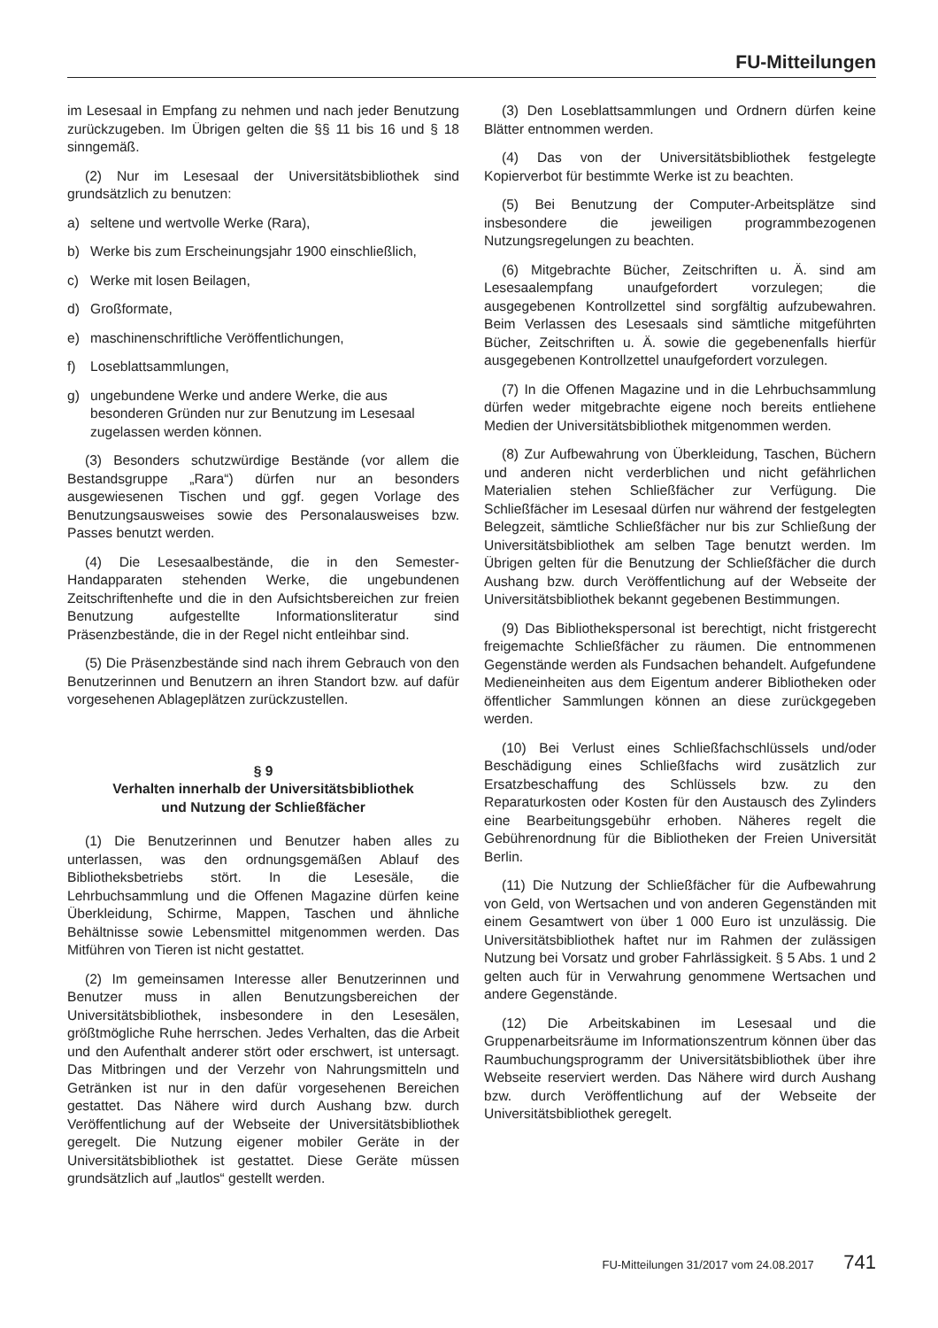FU-Mitteilungen
im Lesesaal in Empfang zu nehmen und nach jeder Benutzung zurückzugeben. Im Übrigen gelten die §§ 11 bis 16 und § 18 sinngemäß.
(2) Nur im Lesesaal der Universitätsbibliothek sind grundsätzlich zu benutzen:
a) seltene und wertvolle Werke (Rara),
b) Werke bis zum Erscheinungsjahr 1900 einschließlich,
c) Werke mit losen Beilagen,
d) Großformate,
e) maschinenschriftliche Veröffentlichungen,
f) Loseblattsammlungen,
g) ungebundene Werke und andere Werke, die aus besonderen Gründen nur zur Benutzung im Lesesaal zugelassen werden können.
(3) Besonders schutzwürdige Bestände (vor allem die Bestandsgruppe „Rara“) dürfen nur an besonders ausgewiesenen Tischen und ggf. gegen Vorlage des Benutzungsausweises sowie des Personalausweises bzw. Passes benutzt werden.
(4) Die Lesesaalbestände, die in den Semester-Handapparaten stehenden Werke, die ungebundenen Zeitschriftenhefte und die in den Aufsichtsbereichen zur freien Benutzung aufgestellte Informationsliteratur sind Präsenzbestände, die in der Regel nicht entleihbar sind.
(5) Die Präsenzbestände sind nach ihrem Gebrauch von den Benutzerinnen und Benutzern an ihren Standort bzw. auf dafür vorgesehenen Ablageplätzen zurückzustellen.
§ 9
Verhalten innerhalb der Universitätsbibliothek
und Nutzung der Schließfächer
(1) Die Benutzerinnen und Benutzer haben alles zu unterlassen, was den ordnungsgemäßen Ablauf des Bibliotheksbetriebs stört. In die Lesesäle, die Lehrbuchsammlung und die Offenen Magazine dürfen keine Überkleidung, Schirme, Mappen, Taschen und ähnliche Behältnisse sowie Lebensmittel mitgenommen werden. Das Mitführen von Tieren ist nicht gestattet.
(2) Im gemeinsamen Interesse aller Benutzerinnen und Benutzer muss in allen Benutzungsbereichen der Universitätsbibliothek, insbesondere in den Lesesälen, größtmögliche Ruhe herrschen. Jedes Verhalten, das die Arbeit und den Aufenthalt anderer stört oder erschwert, ist untersagt. Das Mitbringen und der Verzehr von Nahrungsmitteln und Getränken ist nur in den dafür vorgesehenen Bereichen gestattet. Das Nähere wird durch Aushang bzw. durch Veröffentlichung auf der Webseite der Universitätsbibliothek geregelt. Die Nutzung eigener mobiler Geräte in der Universitätsbibliothek ist gestattet. Diese Geräte müssen grundsätzlich auf „lautlos“ gestellt werden.
(3) Den Loseblattsammlungen und Ordnern dürfen keine Blätter entnommen werden.
(4) Das von der Universitätsbibliothek festgelegte Kopierverbot für bestimmte Werke ist zu beachten.
(5) Bei Benutzung der Computer-Arbeitsplätze sind insbesondere die jeweiligen programmbezogenen Nutzungsregelungen zu beachten.
(6) Mitgebrachte Bücher, Zeitschriften u. Ä. sind am Lesesaalempfang unaufgefordert vorzulegen; die ausgegebenen Kontrollzettel sind sorgfältig aufzubewahren. Beim Verlassen des Lesesaals sind sämtliche mitgeführten Bücher, Zeitschriften u. Ä. sowie die gegebenenfalls hierfür ausgegebenen Kontrollzettel unaufgefordert vorzulegen.
(7) In die Offenen Magazine und in die Lehrbuchsammlung dürfen weder mitgebrachte eigene noch bereits entliehene Medien der Universitätsbibliothek mitgenommen werden.
(8) Zur Aufbewahrung von Überkleidung, Taschen, Büchern und anderen nicht verderblichen und nicht gefährlichen Materialien stehen Schließfächer zur Verfügung. Die Schließfächer im Lesesaal dürfen nur während der festgelegten Belegzeit, sämtliche Schließfächer nur bis zur Schließung der Universitätsbibliothek am selben Tage benutzt werden. Im Übrigen gelten für die Benutzung der Schließfächer die durch Aushang bzw. durch Veröffentlichung auf der Webseite der Universitätsbibliothek bekannt gegebenen Bestimmungen.
(9) Das Bibliothekspersonal ist berechtigt, nicht fristgerecht freigemachte Schließfächer zu räumen. Die entnommenen Gegenstände werden als Fundsachen behandelt. Aufgefundene Medieneinheiten aus dem Eigentum anderer Bibliotheken oder öffentlicher Sammlungen können an diese zurückgegeben werden.
(10) Bei Verlust eines Schließfachschlüssels und/oder Beschädigung eines Schließfachs wird zusätzlich zur Ersatzbeschaffung des Schlüssels bzw. zu den Reparaturkosten oder Kosten für den Austausch des Zylinders eine Bearbeitungsgebühr erhoben. Näheres regelt die Gebührenordnung für die Bibliotheken der Freien Universität Berlin.
(11) Die Nutzung der Schließfächer für die Aufbewahrung von Geld, von Wertsachen und von anderen Gegenständen mit einem Gesamtwert von über 1 000 Euro ist unzulässig. Die Universitätsbibliothek haftet nur im Rahmen der zulässigen Nutzung bei Vorsatz und grober Fahrlässigkeit. § 5 Abs. 1 und 2 gelten auch für in Verwahrung genommene Wertsachen und andere Gegenstände.
(12) Die Arbeitskabinen im Lesesaal und die Gruppenarbeitsräume im Informationszentrum können über das Raumbuchungsprogramm der Universitätsbibliothek über ihre Webseite reserviert werden. Das Nähere wird durch Aushang bzw. durch Veröffentlichung auf der Webseite der Universitätsbibliothek geregelt.
FU-Mitteilungen 31/2017 vom 24.08.2017 741